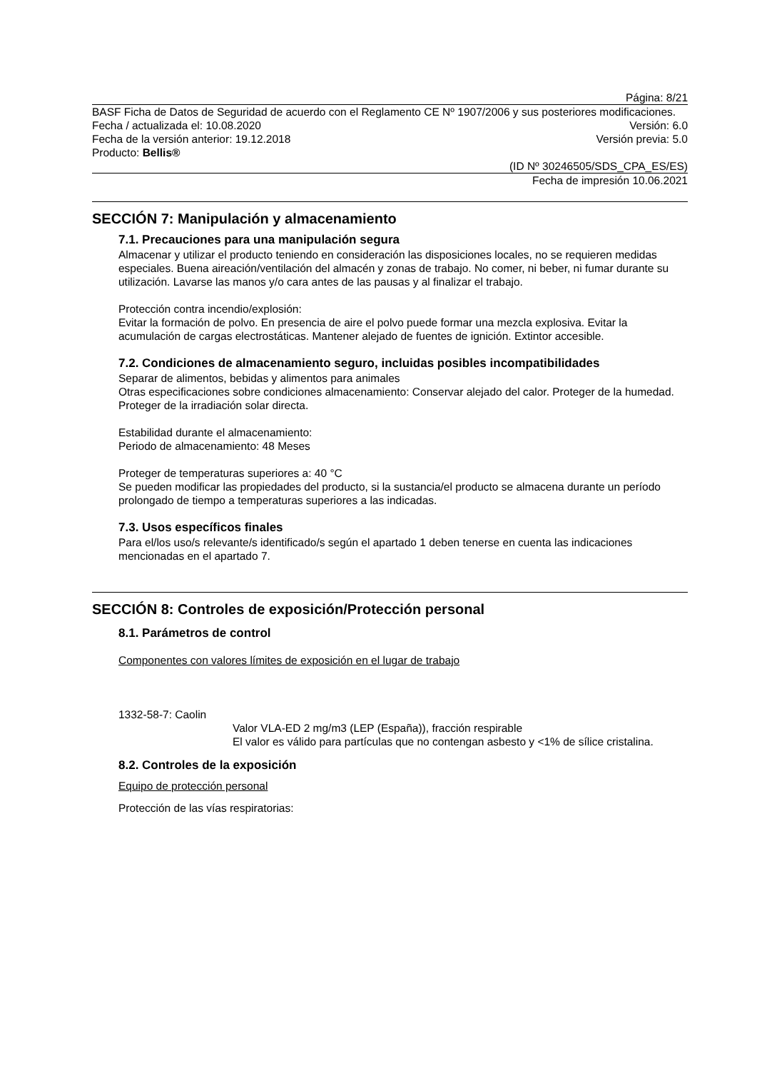Página: 8/21
BASF Ficha de Datos de Seguridad de acuerdo con el Reglamento CE Nº 1907/2006 y sus posteriores modificaciones.
Fecha / actualizada el: 10.08.2020 Versión: 6.0
Fecha de la versión anterior: 19.12.2018 Versión previa: 5.0
Producto: Bellis®
(ID Nº 30246505/SDS_CPA_ES/ES)
Fecha de impresión 10.06.2021
SECCIÓN 7: Manipulación y almacenamiento
7.1. Precauciones para una manipulación segura
Almacenar y utilizar el producto teniendo en consideración las disposiciones locales, no se requieren medidas especiales. Buena aireación/ventilación del almacén y zonas de trabajo. No comer, ni beber, ni fumar durante su utilización. Lavarse las manos y/o cara antes de las pausas y al finalizar el trabajo.
Protección contra incendio/explosión:
Evitar la formación de polvo. En presencia de aire el polvo puede formar una mezcla explosiva. Evitar la acumulación de cargas electrostáticas. Mantener alejado de fuentes de ignición. Extintor accesible.
7.2. Condiciones de almacenamiento seguro, incluidas posibles incompatibilidades
Separar de alimentos, bebidas y alimentos para animales
Otras especificaciones sobre condiciones almacenamiento: Conservar alejado del calor. Proteger de la humedad. Proteger de la irradiación solar directa.
Estabilidad durante el almacenamiento:
Periodo de almacenamiento: 48 Meses
Proteger de temperaturas superiores a: 40 °C
Se pueden modificar las propiedades del producto, si la sustancia/el producto se almacena durante un período prolongado de tiempo a temperaturas superiores a las indicadas.
7.3. Usos específicos finales
Para el/los uso/s relevante/s identificado/s según el apartado 1 deben tenerse en cuenta las indicaciones mencionadas en el apartado 7.
SECCIÓN 8: Controles de exposición/Protección personal
8.1. Parámetros de control
Componentes con valores límites de exposición en el lugar de trabajo
1332-58-7: Caolin
Valor VLA-ED 2 mg/m3 (LEP (España)), fracción respirable
El valor es válido para partículas que no contengan asbesto y <1% de sílice cristalina.
8.2. Controles de la exposición
Equipo de protección personal
Protección de las vías respiratorias: